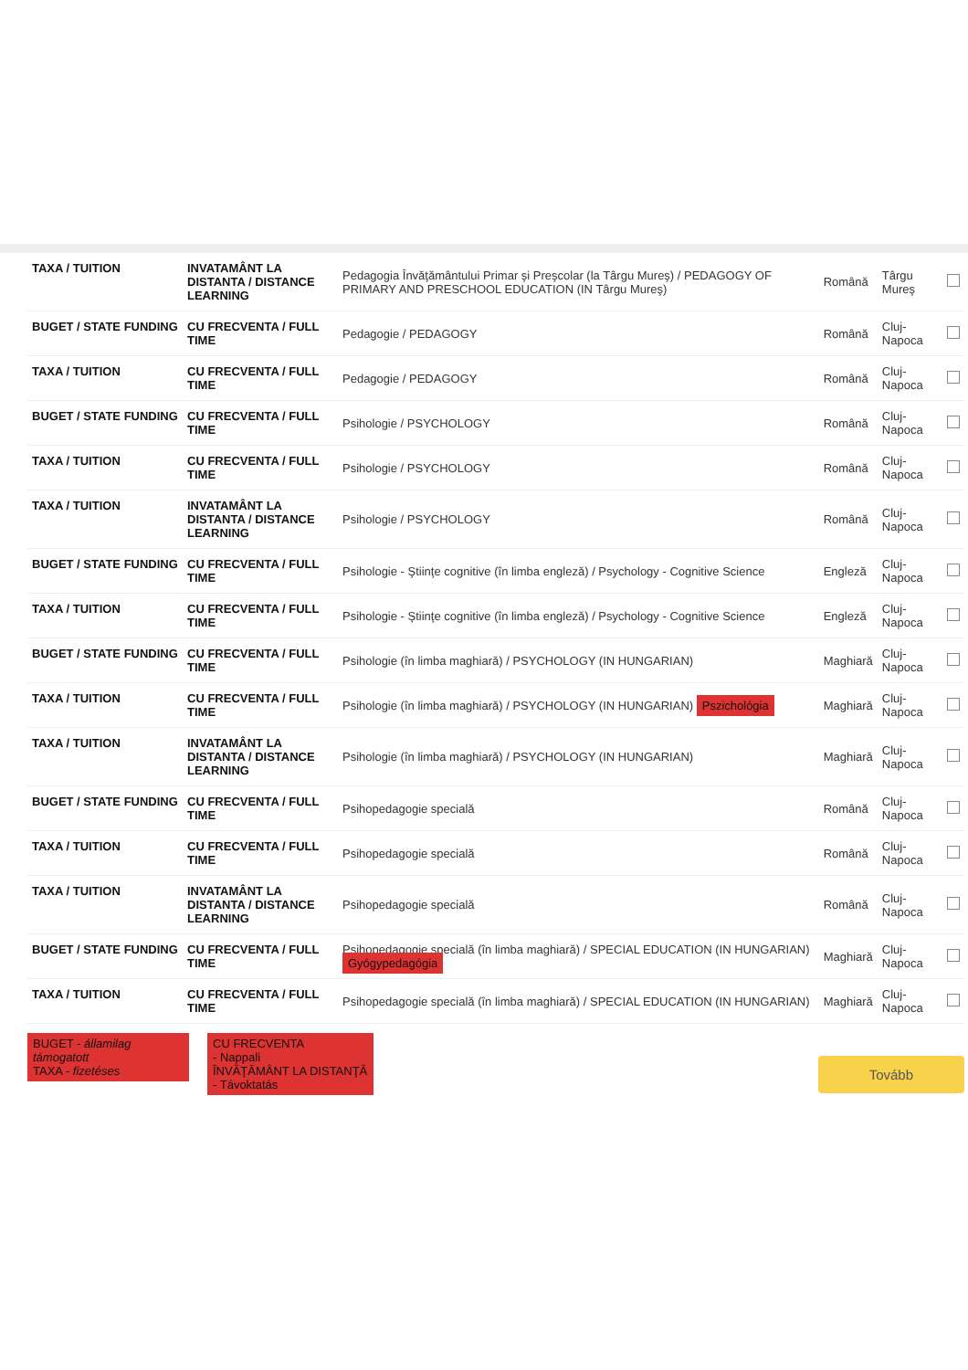| TAXA / TUITION | INVATAMÂNT LA DISTANTA / DISTANCE LEARNING | Pedagogia Învăţământului Primar şi Preşcolar (la Târgu Mureş) / PEDAGOGY OF PRIMARY AND PRESCHOOL EDUCATION (IN Târgu Mureş) | Română | Târgu Mureş | |
| BUGET / STATE FUNDING | CU FRECVENTA / FULL TIME | Pedagogie / PEDAGOGY | Română | Cluj-Napoca | |
| TAXA / TUITION | CU FRECVENTA / FULL TIME | Pedagogie / PEDAGOGY | Română | Cluj-Napoca | |
| BUGET / STATE FUNDING | CU FRECVENTA / FULL TIME | Psihologie / PSYCHOLOGY | Română | Cluj-Napoca | |
| TAXA / TUITION | CU FRECVENTA / FULL TIME | Psihologie / PSYCHOLOGY | Română | Cluj-Napoca | |
| TAXA / TUITION | INVATAMÂNT LA DISTANTA / DISTANCE LEARNING | Psihologie / PSYCHOLOGY | Română | Cluj-Napoca | |
| BUGET / STATE FUNDING | CU FRECVENTA / FULL TIME | Psihologie - Ştiinţe cognitive (în limba engleză) / Psychology - Cognitive Science | Engleză | Cluj-Napoca | |
| TAXA / TUITION | CU FRECVENTA / FULL TIME | Psihologie - Ştiinţe cognitive (în limba engleză) / Psychology - Cognitive Science | Engleză | Cluj-Napoca | |
| BUGET / STATE FUNDING | CU FRECVENTA / FULL TIME | Psihologie (în limba maghiară) / PSYCHOLOGY (IN HUNGARIAN) | Maghiară | Cluj-Napoca | |
| TAXA / TUITION | CU FRECVENTA / FULL TIME | Psihologie (în limba maghiară) / PSYCHOLOGY (IN HUNGARIAN) Pszichológia | Maghiară | Cluj-Napoca | |
| TAXA / TUITION | INVATAMÂNT LA DISTANTA / DISTANCE LEARNING | Psihologie (în limba maghiară) / PSYCHOLOGY (IN HUNGARIAN) | Maghiară | Cluj-Napoca | |
| BUGET / STATE FUNDING | CU FRECVENTA / FULL TIME | Psihopedagogie specială | Română | Cluj-Napoca | |
| TAXA / TUITION | CU FRECVENTA / FULL TIME | Psihopedagogie specială | Română | Cluj-Napoca | |
| TAXA / TUITION | INVATAMÂNT LA DISTANTA / DISTANCE LEARNING | Psihopedagogie specială | Română | Cluj-Napoca | |
| BUGET / STATE FUNDING | CU FRECVENTA / FULL TIME | Psihopedagogie specială (în limba maghiară) / SPECIAL EDUCATION (IN HUNGARIAN) Gyógypedagógia | Maghiară | Cluj-Napoca | |
| TAXA / TUITION | CU FRECVENTA / FULL TIME | Psihopedagogie specială (în limba maghiară) / SPECIAL EDUCATION (IN HUNGARIAN) | Maghiară | Cluj-Napoca | |
BUGET - államilag támogatott
TAXA - fizetéses
CU FRECVENTA
- Nappali
ÎNVĂŢĂMÂNT LA DISTANŢĂ
- Távoktatás
Tovább